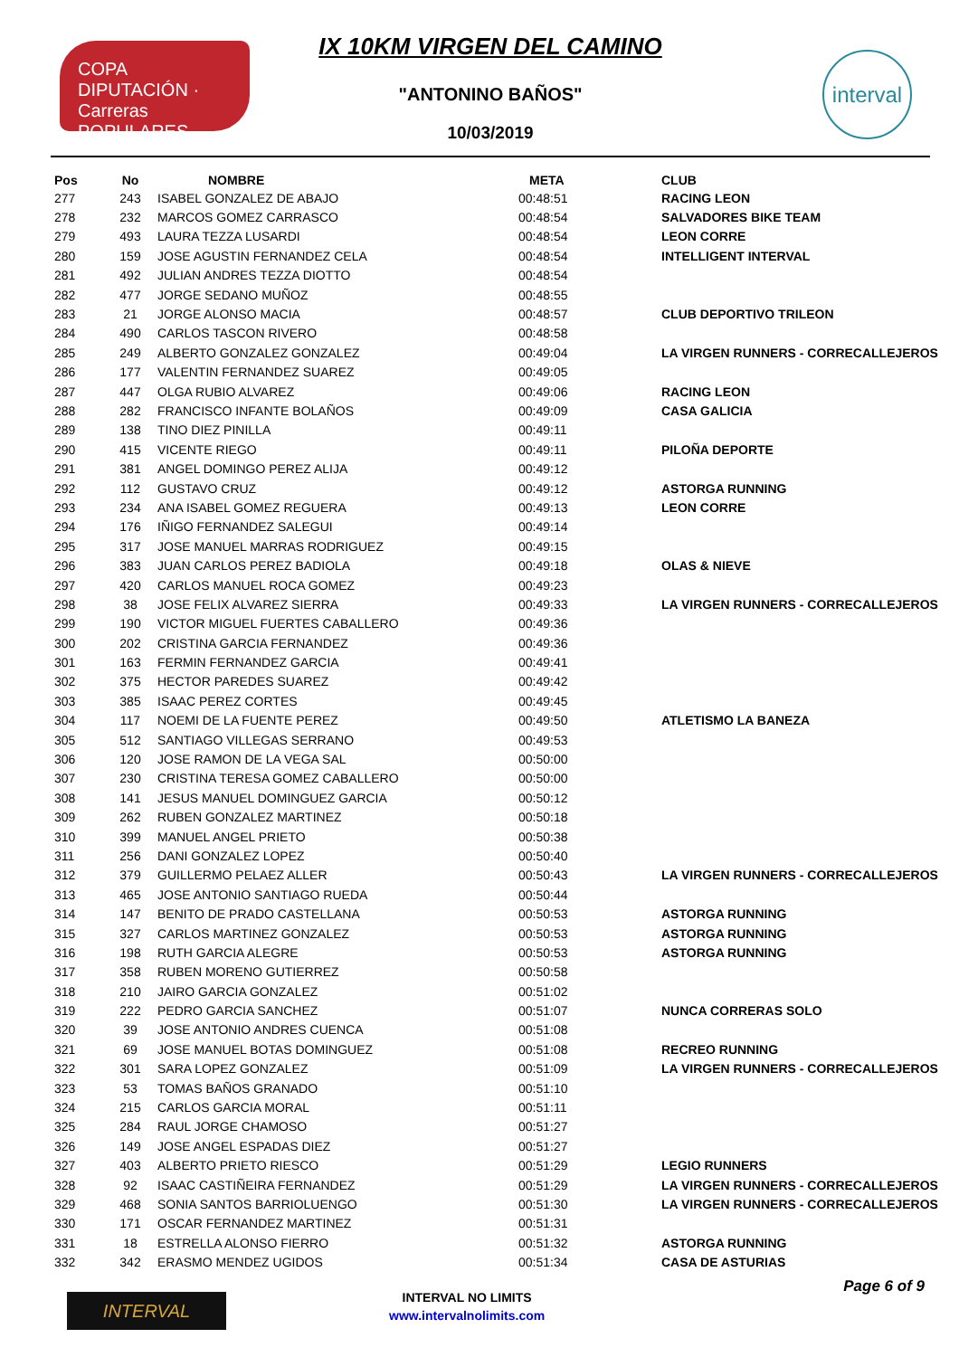COPA DIPUTACIÓN · Carreras POPULARES
interval
IX 10KM VIRGEN DEL CAMINO
"ANTONINO BAÑOS"
10/03/2019
| Pos | No | NOMBRE | META | CLUB |
| --- | --- | --- | --- | --- |
| 277 | 243 | ISABEL GONZALEZ DE ABAJO | 00:48:51 | RACING LEON |
| 278 | 232 | MARCOS GOMEZ CARRASCO | 00:48:54 | SALVADORES BIKE TEAM |
| 279 | 493 | LAURA TEZZA LUSARDI | 00:48:54 | LEON CORRE |
| 280 | 159 | JOSE AGUSTIN FERNANDEZ CELA | 00:48:54 | INTELLIGENT INTERVAL |
| 281 | 492 | JULIAN ANDRES TEZZA DIOTTO | 00:48:54 | |
| 282 | 477 | JORGE SEDANO MUÑOZ | 00:48:55 | |
| 283 | 21 | JORGE ALONSO MACIA | 00:48:57 | CLUB DEPORTIVO TRILEON |
| 284 | 490 | CARLOS TASCON RIVERO | 00:48:58 | |
| 285 | 249 | ALBERTO GONZALEZ GONZALEZ | 00:49:04 | LA VIRGEN RUNNERS - CORRECALLEJEROS |
| 286 | 177 | VALENTIN FERNANDEZ SUAREZ | 00:49:05 | |
| 287 | 447 | OLGA RUBIO ALVAREZ | 00:49:06 | RACING LEON |
| 288 | 282 | FRANCISCO INFANTE BOLAÑOS | 00:49:09 | CASA GALICIA |
| 289 | 138 | TINO DIEZ PINILLA | 00:49:11 | |
| 290 | 415 | VICENTE RIEGO | 00:49:11 | PILOÑA DEPORTE |
| 291 | 381 | ANGEL DOMINGO PEREZ ALIJA | 00:49:12 | |
| 292 | 112 | GUSTAVO CRUZ | 00:49:12 | ASTORGA RUNNING |
| 293 | 234 | ANA ISABEL GOMEZ REGUERA | 00:49:13 | LEON CORRE |
| 294 | 176 | IÑIGO FERNANDEZ SALEGUI | 00:49:14 | |
| 295 | 317 | JOSE MANUEL MARRAS RODRIGUEZ | 00:49:15 | |
| 296 | 383 | JUAN CARLOS PEREZ BADIOLA | 00:49:18 | OLAS & NIEVE |
| 297 | 420 | CARLOS MANUEL ROCA GOMEZ | 00:49:23 | |
| 298 | 38 | JOSE FELIX ALVAREZ SIERRA | 00:49:33 | LA VIRGEN RUNNERS - CORRECALLEJEROS |
| 299 | 190 | VICTOR MIGUEL FUERTES CABALLERO | 00:49:36 | |
| 300 | 202 | CRISTINA GARCIA FERNANDEZ | 00:49:36 | |
| 301 | 163 | FERMIN FERNANDEZ GARCIA | 00:49:41 | |
| 302 | 375 | HECTOR PAREDES SUAREZ | 00:49:42 | |
| 303 | 385 | ISAAC PEREZ CORTES | 00:49:45 | |
| 304 | 117 | NOEMI DE LA FUENTE PEREZ | 00:49:50 | ATLETISMO LA BANEZA |
| 305 | 512 | SANTIAGO VILLEGAS SERRANO | 00:49:53 | |
| 306 | 120 | JOSE RAMON DE LA VEGA SAL | 00:50:00 | |
| 307 | 230 | CRISTINA TERESA GOMEZ CABALLERO | 00:50:00 | |
| 308 | 141 | JESUS MANUEL DOMINGUEZ GARCIA | 00:50:12 | |
| 309 | 262 | RUBEN GONZALEZ MARTINEZ | 00:50:18 | |
| 310 | 399 | MANUEL ANGEL PRIETO | 00:50:38 | |
| 311 | 256 | DANI GONZALEZ LOPEZ | 00:50:40 | |
| 312 | 379 | GUILLERMO PELAEZ ALLER | 00:50:43 | LA VIRGEN RUNNERS - CORRECALLEJEROS |
| 313 | 465 | JOSE ANTONIO SANTIAGO RUEDA | 00:50:44 | |
| 314 | 147 | BENITO DE PRADO CASTELLANA | 00:50:53 | ASTORGA RUNNING |
| 315 | 327 | CARLOS MARTINEZ GONZALEZ | 00:50:53 | ASTORGA RUNNING |
| 316 | 198 | RUTH GARCIA ALEGRE | 00:50:53 | ASTORGA RUNNING |
| 317 | 358 | RUBEN MORENO GUTIERREZ | 00:50:58 | |
| 318 | 210 | JAIRO GARCIA GONZALEZ | 00:51:02 | |
| 319 | 222 | PEDRO GARCIA SANCHEZ | 00:51:07 | NUNCA CORRERAS SOLO |
| 320 | 39 | JOSE ANTONIO ANDRES CUENCA | 00:51:08 | |
| 321 | 69 | JOSE MANUEL BOTAS DOMINGUEZ | 00:51:08 | RECREO RUNNING |
| 322 | 301 | SARA LOPEZ GONZALEZ | 00:51:09 | LA VIRGEN RUNNERS - CORRECALLEJEROS |
| 323 | 53 | TOMAS BAÑOS GRANADO | 00:51:10 | |
| 324 | 215 | CARLOS GARCIA MORAL | 00:51:11 | |
| 325 | 284 | RAUL JORGE CHAMOSO | 00:51:27 | |
| 326 | 149 | JOSE ANGEL ESPADAS DIEZ | 00:51:27 | |
| 327 | 403 | ALBERTO PRIETO RIESCO | 00:51:29 | LEGIO RUNNERS |
| 328 | 92 | ISAAC CASTIÑEIRA FERNANDEZ | 00:51:29 | LA VIRGEN RUNNERS - CORRECALLEJEROS |
| 329 | 468 | SONIA SANTOS BARRIOLUENGO | 00:51:30 | LA VIRGEN RUNNERS - CORRECALLEJEROS |
| 330 | 171 | OSCAR FERNANDEZ MARTINEZ | 00:51:31 | |
| 331 | 18 | ESTRELLA ALONSO FIERRO | 00:51:32 | ASTORGA RUNNING |
| 332 | 342 | ERASMO MENDEZ UGIDOS | 00:51:34 | CASA DE ASTURIAS |
INTERVAL
INTERVAL NO LIMITS
www.intervalnolimits.com
Page 6 of 9